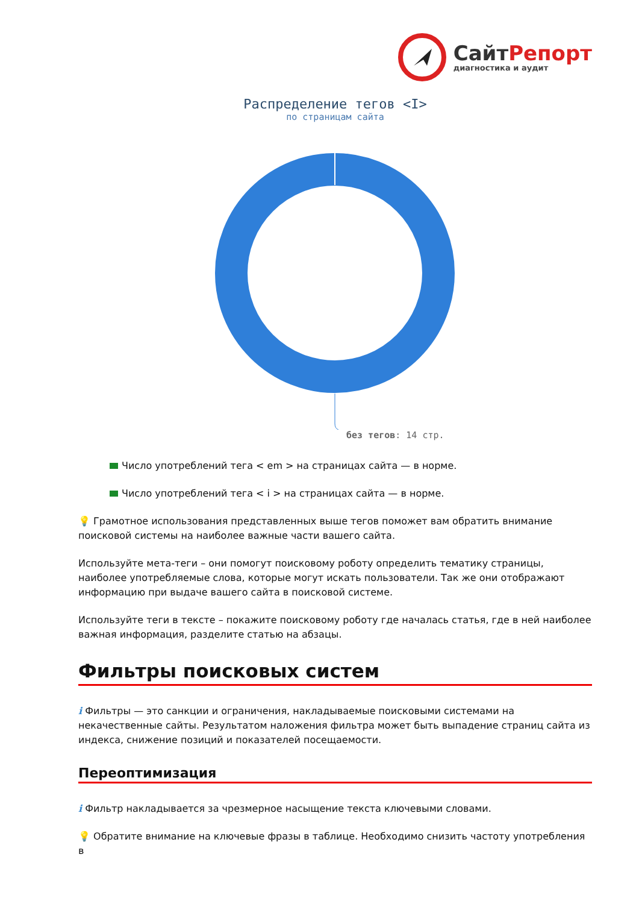СайтРепорт
диагностика и аудит
Распределение тегов <I>
по страницам сайта
без тегов: 14 стр.
Число употреблений тега < em > на страницах сайта — в норме.
Число употреблений тега < i > на страницах сайта — в норме.
💡 Грамотное использования представленных выше тегов поможет вам обратить внимание поисковой системы на наиболее важные части вашего сайта.
Используйте мета-теги – они помогут поисковому роботу определить тематику страницы, наиболее употребляемые слова, которые могут искать пользователи. Так же они отображают информацию при выдаче вашего сайта в поисковой системе.
Используйте теги в тексте – покажите поисковому роботу где началась статья, где в ней наиболее важная информация, разделите статью на абзацы.
Фильтры поисковых систем
i Фильтры — это санкции и ограничения, накладываемые поисковыми системами на некачественные сайты. Результатом наложения фильтра может быть выпадение страниц сайта из индекса, снижение позиций и показателей посещаемости.
Переоптимизация
i Фильтр накладывается за чрезмерное насыщение текста ключевыми словами.
💡 Обратите внимание на ключевые фразы в таблице. Необходимо снизить частоту употребления в